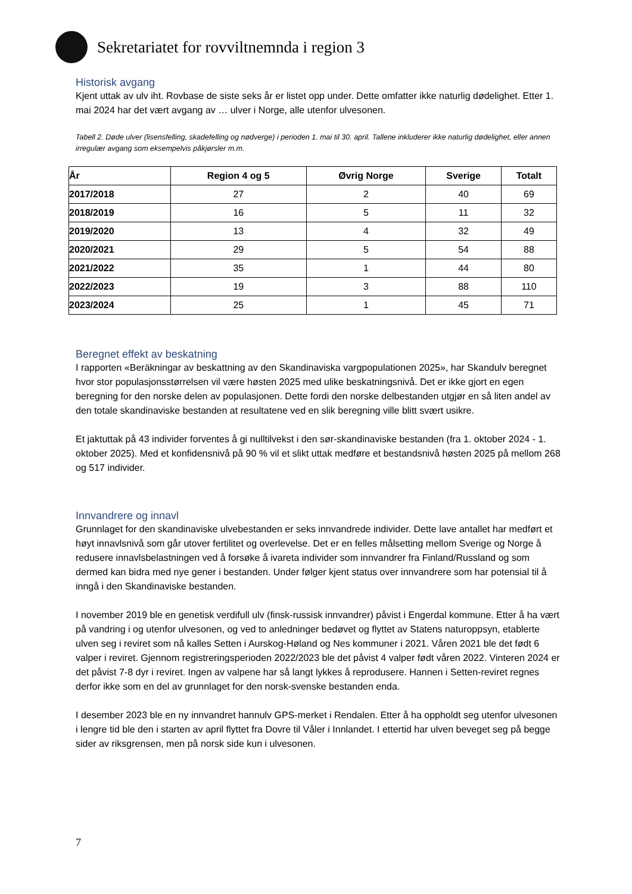Sekretariatet for rovviltnemnda i region 3
Historisk avgang
Kjent uttak av ulv iht. Rovbase de siste seks år er listet opp under. Dette omfatter ikke naturlig dødelighet. Etter 1. mai 2024 har det vært avgang av … ulver i Norge, alle utenfor ulvesonen.
Tabell 2. Døde ulver (lisensfelling, skadefelling og nødverge) i perioden 1. mai til 30. april. Tallene inkluderer ikke naturlig dødelighet, eller annen irregulær avgang som eksempelvis påkjørsler m.m.
| År | Region 4 og 5 | Øvrig Norge | Sverige | Totalt |
| --- | --- | --- | --- | --- |
| 2017/2018 | 27 | 2 | 40 | 69 |
| 2018/2019 | 16 | 5 | 11 | 32 |
| 2019/2020 | 13 | 4 | 32 | 49 |
| 2020/2021 | 29 | 5 | 54 | 88 |
| 2021/2022 | 35 | 1 | 44 | 80 |
| 2022/2023 | 19 | 3 | 88 | 110 |
| 2023/2024 | 25 | 1 | 45 | 71 |
Beregnet effekt av beskatning
I rapporten «Beräkningar av beskattning av den Skandinaviska vargpopulationen 2025», har Skandulv beregnet hvor stor populasjonsstørrelsen vil være høsten 2025 med ulike beskatningsnivå. Det er ikke gjort en egen beregning for den norske delen av populasjonen. Dette fordi den norske delbestanden utgjør en så liten andel av den totale skandinaviske bestanden at resultatene ved en slik beregning ville blitt svært usikre.
Et jaktuttak på 43 individer forventes å gi nulltilvekst i den sør-skandinaviske bestanden (fra 1. oktober 2024 - 1. oktober 2025). Med et konfidensnivå på 90 % vil et slikt uttak medføre et bestandsnivå høsten 2025 på mellom 268 og 517 individer.
Innvandrere og innavl
Grunnlaget for den skandinaviske ulvebestanden er seks innvandrede individer. Dette lave antallet har medført et høyt innavlsnivå som går utover fertilitet og overlevelse. Det er en felles målsetting mellom Sverige og Norge å redusere innavlsbelastningen ved å forsøke å ivareta individer som innvandrer fra Finland/Russland og som dermed kan bidra med nye gener i bestanden. Under følger kjent status over innvandrere som har potensial til å inngå i den Skandinaviske bestanden.
I november 2019 ble en genetisk verdifull ulv (finsk-russisk innvandrer) påvist i Engerdal kommune. Etter å ha vært på vandring i og utenfor ulvesonen, og ved to anledninger bedøvet og flyttet av Statens naturoppsyn, etablerte ulven seg i reviret som nå kalles Setten i Aurskog-Høland og Nes kommuner i 2021. Våren 2021 ble det født 6 valper i reviret. Gjennom registreringsperioden 2022/2023 ble det påvist 4 valper født våren 2022. Vinteren 2024 er det påvist 7-8 dyr i reviret. Ingen av valpene har så langt lykkes å reprodusere. Hannen i Setten-reviret regnes derfor ikke som en del av grunnlaget for den norsk-svenske bestanden enda.
I desember 2023 ble en ny innvandret hannulv GPS-merket i Rendalen. Etter å ha oppholdt seg utenfor ulvesonen i lengre tid ble den i starten av april flyttet fra Dovre til Våler i Innlandet. I ettertid har ulven beveget seg på begge sider av riksgrensen, men på norsk side kun i ulvesonen.
7